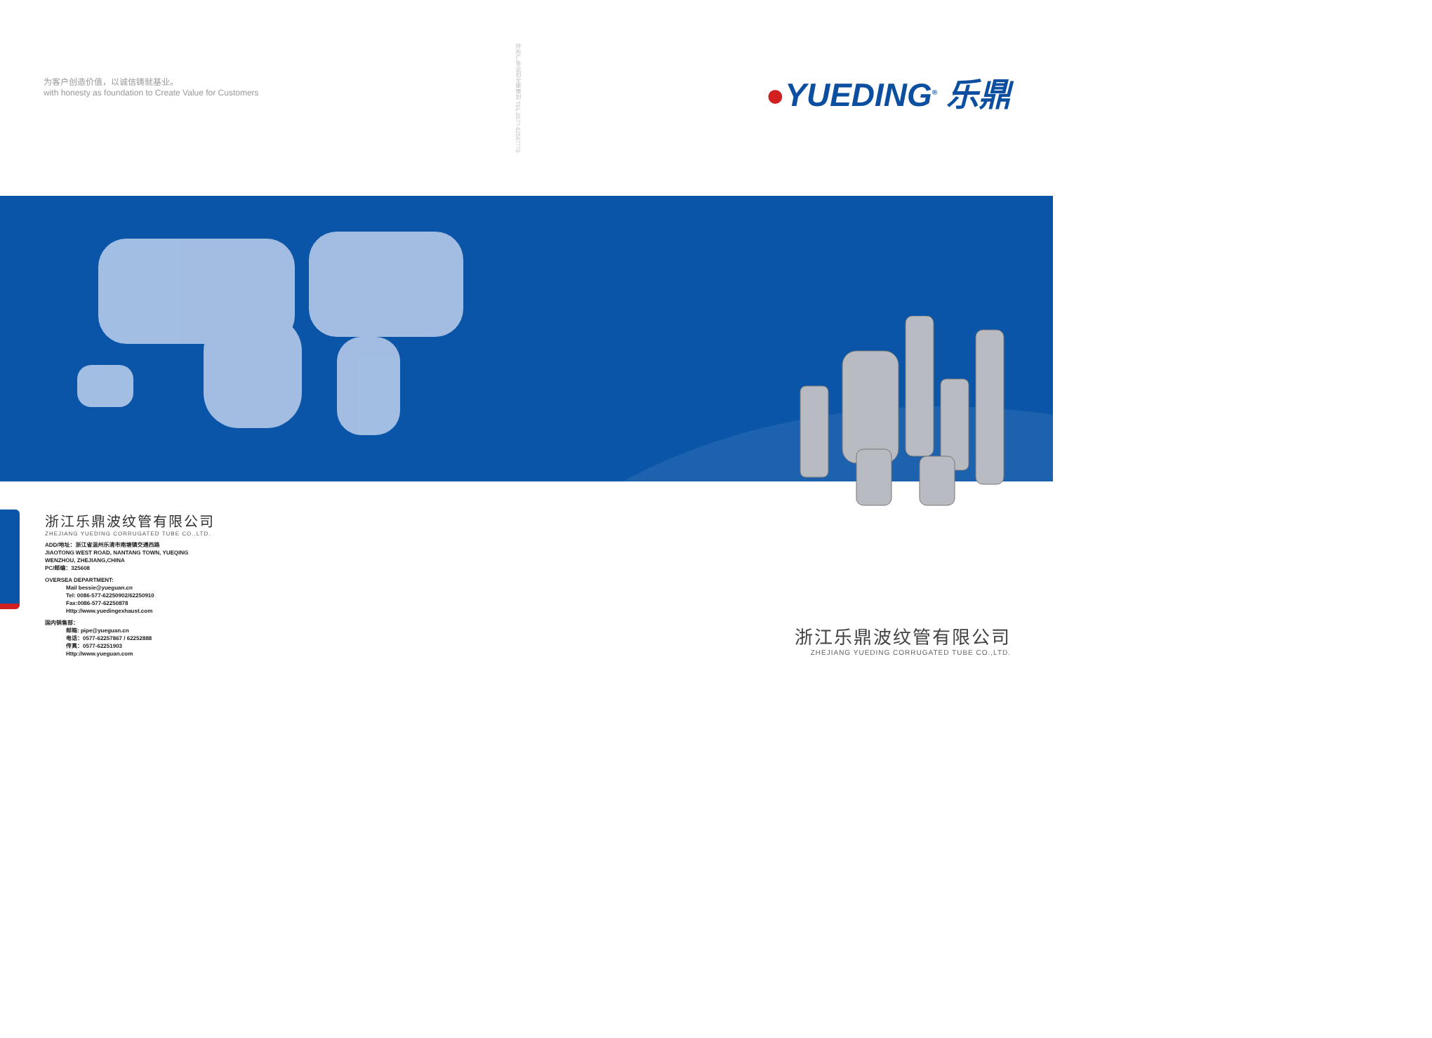环形广告企划全案策划 TEL.0577-62567776
为客户创造价值，以诚信铸就基业。
with honesty as foundation to Create Value for Customers
●YUEDING<sup>®</sup> 乐鼎
浙江乐鼎波纹管有限公司
ZHEJIANG YUEDING CORRUGATED TUBE CO.,LTD.
ADD/地址：浙江省温州乐清市南塘镇交通西路
JIAOTONG WEST ROAD, NANTANG TOWN, YUEQING
WENZHOU, ZHEJIANG,CHINA
PC/邮编：325608
OVERSEA DEPARTMENT:
Mail bessie@yueguan.cn
Tel: 0086-577-62250902/62250910
Fax:0086-577-62250878
Http://www.yuedingexhaust.com
国内销售部：
邮箱: pipe@yueguan.cn
电话：0577-62257867 / 62252888
传真：0577-62251903
Http://www.yueguan.com
浙江乐鼎波纹管有限公司
ZHEJIANG YUEDING CORRUGATED TUBE CO.,LTD.